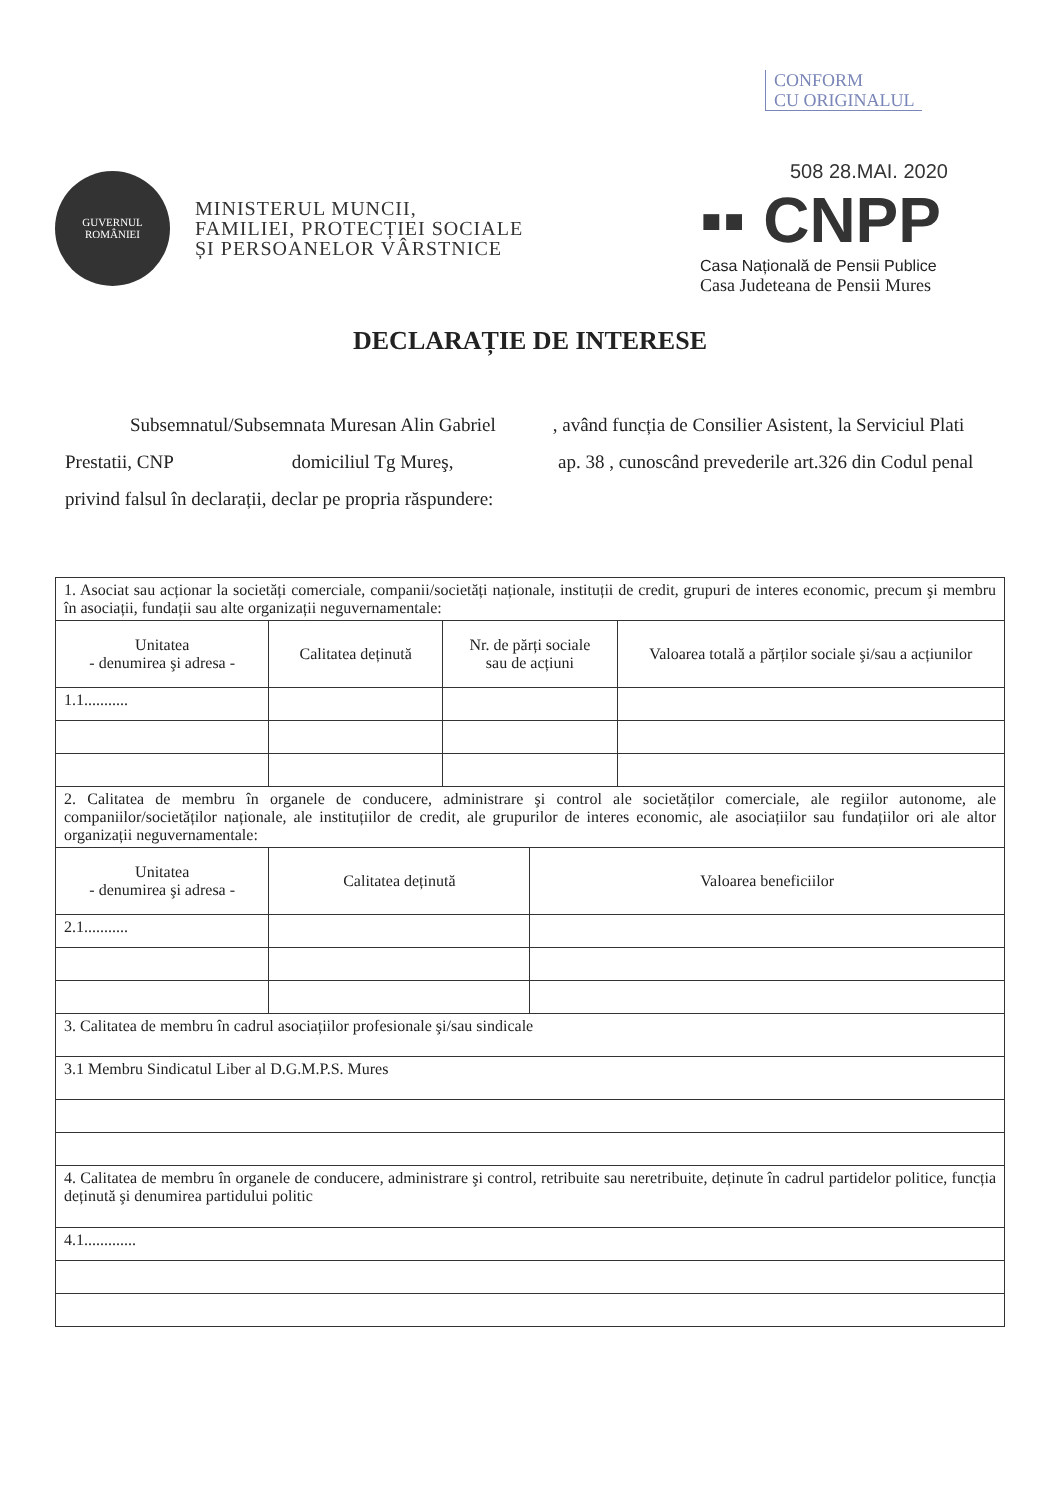CONFORM
CU ORIGINALUL
GUVERNUL
ROMÂNIEI
MINISTERUL MUNCII,
FAMILIEI, PROTECȚIEI SOCIALE
ȘI PERSOANELOR VÂRSTNICE
508 28.MAI. 2020
▪▪ CNPP
Casa Națională de Pensii Publice
Casa Judeteana de Pensii Mures
DECLARAȚIE DE INTERESE
Subsemnatul/Subsemnata Muresan Alin Gabriel , având funcția de Consilier Asistent, la Serviciul Plati Prestatii, CNP domiciliul Tg Mureş, ap. 38 , cunoscând prevederile art.326 din Codul penal privind falsul în declarații, declar pe propria răspundere:
| 1. Asociat sau acționar la societăți comerciale, companii/societăți naționale, instituții de credit, grupuri de interes economic, precum şi membru în asociații, fundații sau alte organizații neguvernamentale: | | | | |
| Unitatea - denumirea şi adresa - | Calitatea deținută | Nr. de părți sociale sau de acțiuni | | Valoarea totală a părților sociale şi/sau a acțiunilor |
| 1.1........... | | | | |
| 2. Calitatea de membru în organele de conducere, administrare şi control ale societăților comerciale, ale regiilor autonome, ale companiilor/societăților naționale, ale instituțiilor de credit, ale grupurilor de interes economic, ale asociațiilor sau fundațiilor ori ale altor organizații neguvernamentale: | | | | |
| Unitatea - denumirea şi adresa - | Calitatea deținută | | Valoarea beneficiilor | |
| 2.1........... | | | | |
| 3. Calitatea de membru în cadrul asociațiilor profesionale şi/sau sindicale | | | | |
| 3.1 Membru Sindicatul Liber al D.G.M.P.S. Mures | | | | |
| 4. Calitatea de membru în organele de conducere, administrare şi control, retribuite sau neretribuite, deținute în cadrul partidelor politice, funcția deținută şi denumirea partidului politic | | | | |
| 4.1............. | | | | |